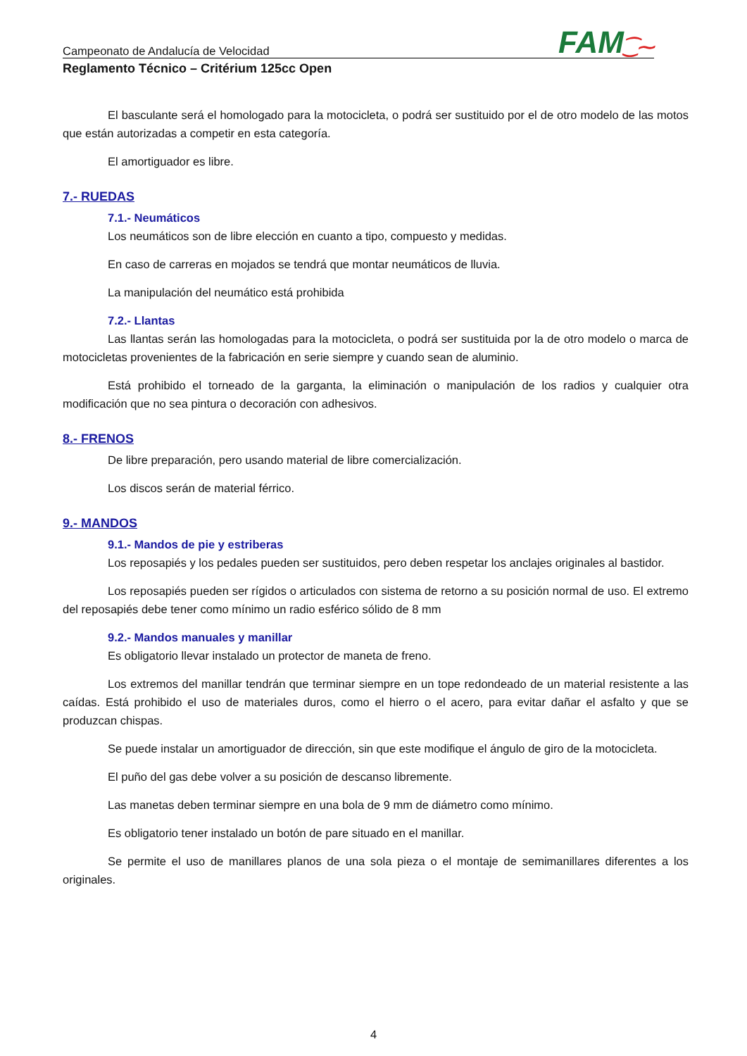FAM⁐⁓
Campeonato de Andalucía de Velocidad
Reglamento Técnico – Critérium 125cc Open
El basculante será el homologado para la motocicleta, o podrá ser sustituido por el de otro modelo de las motos que están autorizadas a competir en esta categoría.
El amortiguador es libre.
7.- RUEDAS
7.1.- Neumáticos
Los neumáticos son de libre elección en cuanto a tipo, compuesto y medidas.
En caso de carreras en mojados se tendrá que montar neumáticos de lluvia.
La manipulación del neumático está prohibida
7.2.- Llantas
Las llantas serán las homologadas para la motocicleta, o podrá ser sustituida por la de otro modelo o marca de motocicletas provenientes de la fabricación en serie siempre y cuando sean de aluminio.
Está prohibido el torneado de la garganta, la eliminación o manipulación de los radios y cualquier otra modificación que no sea pintura o decoración con adhesivos.
8.- FRENOS
De libre preparación, pero usando material de libre comercialización.
Los discos serán de material férrico.
9.- MANDOS
9.1.- Mandos de pie y estriberas
Los reposapiés y los pedales pueden ser sustituidos, pero deben respetar los anclajes originales al bastidor.
Los reposapiés pueden ser rígidos o articulados con sistema de retorno a su posición normal de uso. El extremo del reposapiés debe tener como mínimo un radio esférico sólido de 8 mm
9.2.- Mandos manuales y manillar
Es obligatorio llevar instalado un protector de maneta de freno.
Los extremos del manillar tendrán que terminar siempre en un tope redondeado de un material resistente a las caídas. Está prohibido el uso de materiales duros, como el hierro o el acero, para evitar dañar el asfalto y que se produzcan chispas.
Se puede instalar un amortiguador de dirección, sin que este modifique el ángulo de giro de la motocicleta.
El puño del gas debe volver a su posición de descanso libremente.
Las manetas deben terminar siempre en una bola de 9 mm de diámetro como mínimo.
Es obligatorio tener instalado un botón de pare situado en el manillar.
Se permite el uso de manillares planos de una sola pieza o el montaje de semimanillares diferentes a los originales.
4